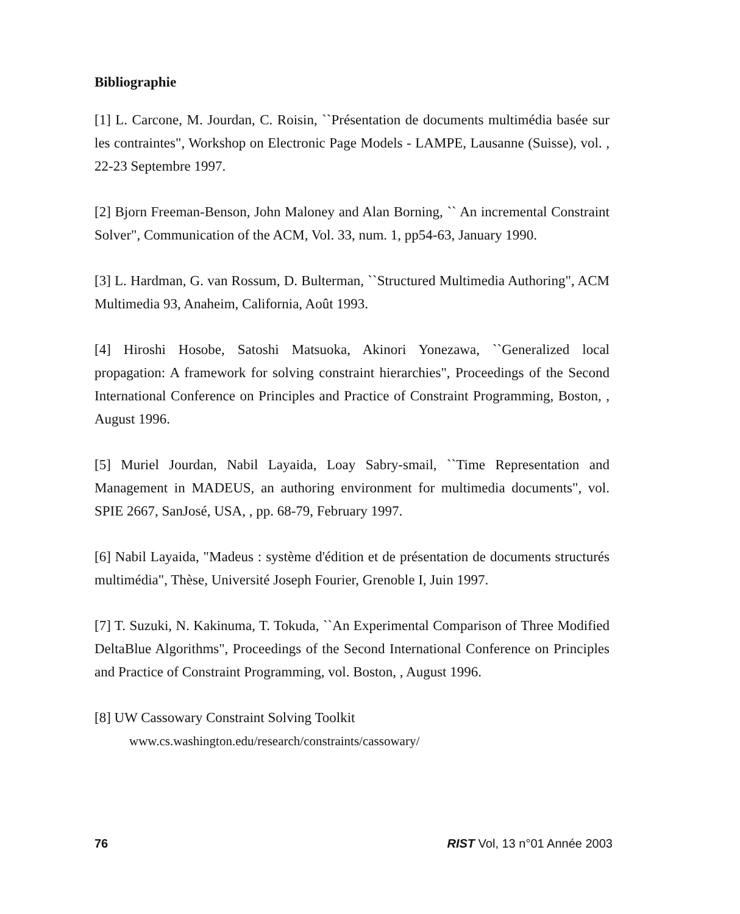Bibliographie
[1] L. Carcone, M. Jourdan, C. Roisin, ``Présentation de documents multimédia basée sur les contraintes", Workshop on Electronic Page Models - LAMPE, Lausanne (Suisse), vol. , 22-23 Septembre 1997.
[2] Bjorn Freeman-Benson, John Maloney and Alan Borning, `` An incremental Constraint Solver", Communication of the ACM, Vol. 33, num. 1, pp54-63, January 1990.
[3] L. Hardman, G. van Rossum, D. Bulterman, ``Structured Multimedia Authoring", ACM Multimedia 93, Anaheim, California, Août 1993.
[4] Hiroshi Hosobe, Satoshi Matsuoka, Akinori Yonezawa, ``Generalized local propagation: A framework for solving constraint hierarchies", Proceedings of the Second International Conference on Principles and Practice of Constraint Programming, Boston, , August 1996.
[5] Muriel Jourdan, Nabil Layaida, Loay Sabry-smail, ``Time Representation and Management in MADEUS, an authoring environment for multimedia documents", vol. SPIE 2667, SanJosé, USA, , pp. 68-79, February 1997.
[6] Nabil Layaida, "Madeus : système d'édition et de présentation de documents structurés multimédia", Thèse, Université Joseph Fourier, Grenoble I, Juin 1997.
[7] T. Suzuki, N. Kakinuma, T. Tokuda, ``An Experimental Comparison of Three Modified DeltaBlue Algorithms", Proceedings of the Second International Conference on Principles and Practice of Constraint Programming, vol. Boston, , August 1996.
[8] UW Cassowary Constraint Solving Toolkit
www.cs.washington.edu/research/constraints/cassowary/
76 RIST Vol, 13 n°01 Année 2003